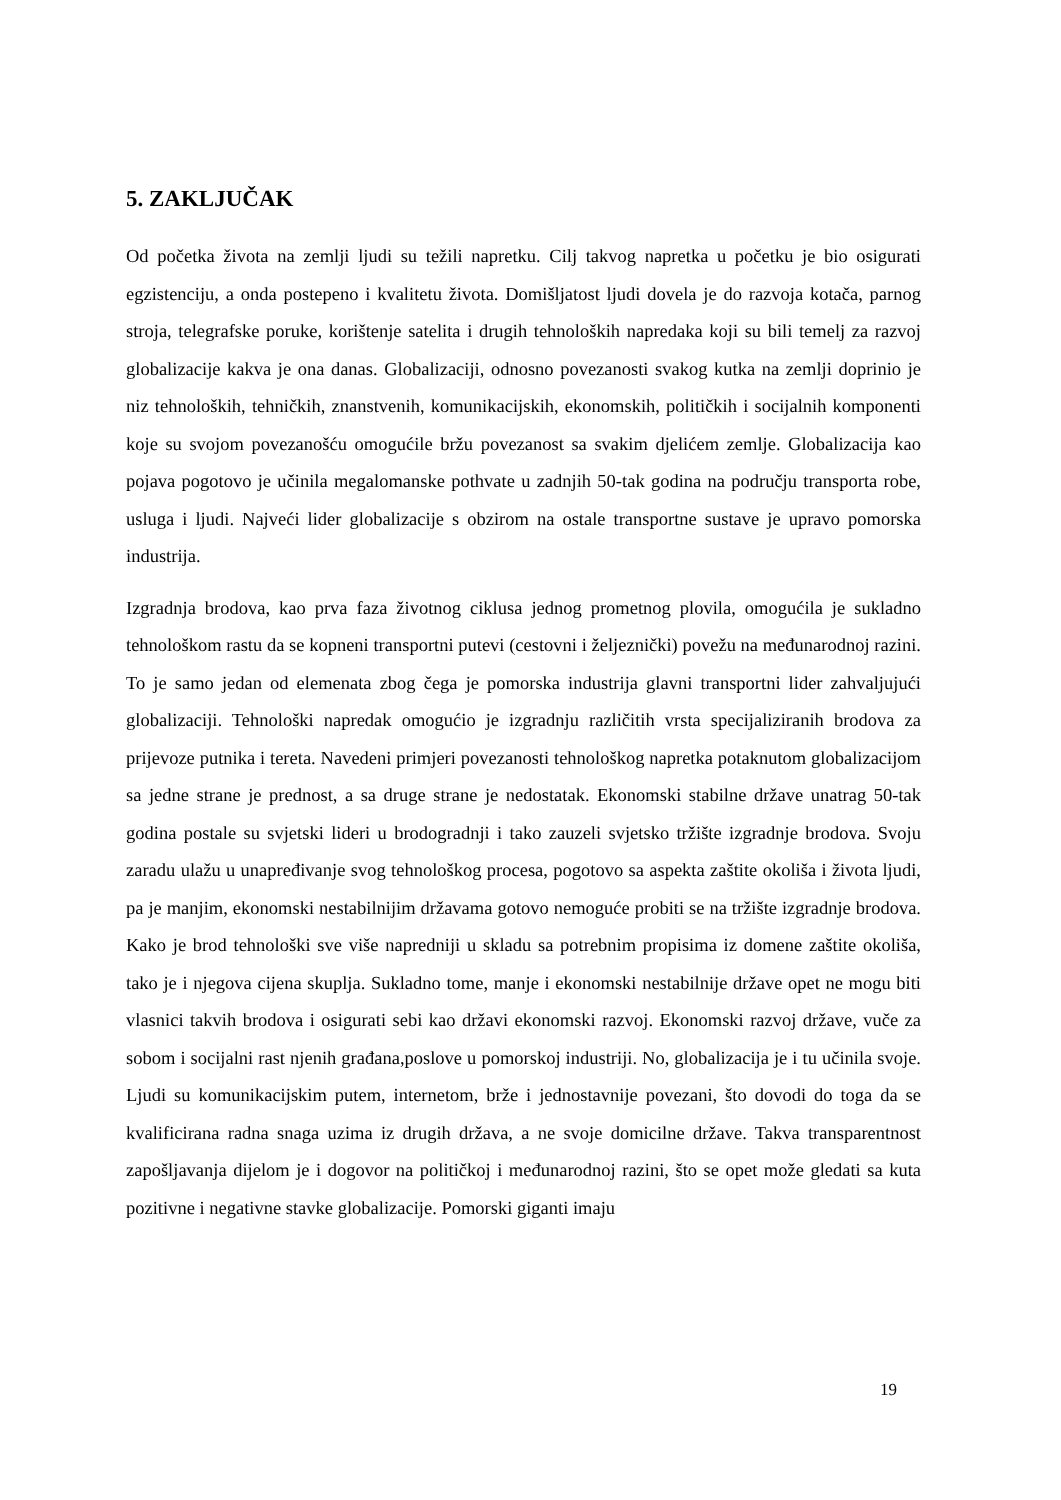5. ZAKLJUČAK
Od početka života na zemlji ljudi su težili napretku. Cilj takvog napretka u početku je bio osigurati egzistenciju, a onda postepeno i kvalitetu života. Domišljatost ljudi dovela je do razvoja kotača, parnog stroja, telegrafske poruke, korištenje satelita i drugih tehnoloških napredaka koji su bili temelj za razvoj globalizacije kakva je ona danas. Globalizaciji, odnosno povezanosti svakog kutka na zemlji doprinio je niz tehnoloških, tehničkih, znanstvenih, komunikacijskih, ekonomskih, političkih i socijalnih komponenti koje su svojom povezanošću omogućile bržu povezanost sa svakim djelićem zemlje. Globalizacija kao pojava pogotovo je učinila megalomanske pothvate u zadnjih 50-tak godina na području transporta robe, usluga i ljudi. Najveći lider globalizacije s obzirom na ostale transportne sustave je upravo pomorska industrija.
Izgradnja brodova, kao prva faza životnog ciklusa jednog prometnog plovila, omogućila je sukladno tehnološkom rastu da se kopneni transportni putevi (cestovni i željeznički) povežu na međunarodnoj razini. To je samo jedan od elemenata zbog čega je pomorska industrija glavni transportni lider zahvaljujući globalizaciji. Tehnološki napredak omogućio je izgradnju različitih vrsta specijaliziranih brodova za prijevoze putnika i tereta. Navedeni primjeri povezanosti tehnološkog napretka potaknutom globalizacijom sa jedne strane je prednost, a sa druge strane je nedostatak. Ekonomski stabilne države unatrag 50-tak godina postale su svjetski lideri u brodogradnji i tako zauzeli svjetsko tržište izgradnje brodova. Svoju zaradu ulažu u unapređivanje svog tehnološkog procesa, pogotovo sa aspekta zaštite okoliša i života ljudi, pa je manjim, ekonomski nestabilnijim državama gotovo nemoguće probiti se na tržište izgradnje brodova. Kako je brod tehnološki sve više napredniji u skladu sa potrebnim propisima iz domene zaštite okoliša, tako je i njegova cijena skuplja. Sukladno tome, manje i ekonomski nestabilnije države opet ne mogu biti vlasnici takvih brodova i osigurati sebi kao državi ekonomski razvoj. Ekonomski razvoj države, vuče za sobom i socijalni rast njenih građana,poslove u pomorskoj industriji. No, globalizacija je i tu učinila svoje. Ljudi su komunikacijskim putem, internetom, brže i jednostavnije povezani, što dovodi do toga da se kvalificirana radna snaga uzima iz drugih država, a ne svoje domicilne države. Takva transparentnost zapošljavanja dijelom je i dogovor na političkoj i međunarodnoj razini, što se opet može gledati sa kuta pozitivne i negativne stavke globalizacije. Pomorski giganti imaju
19